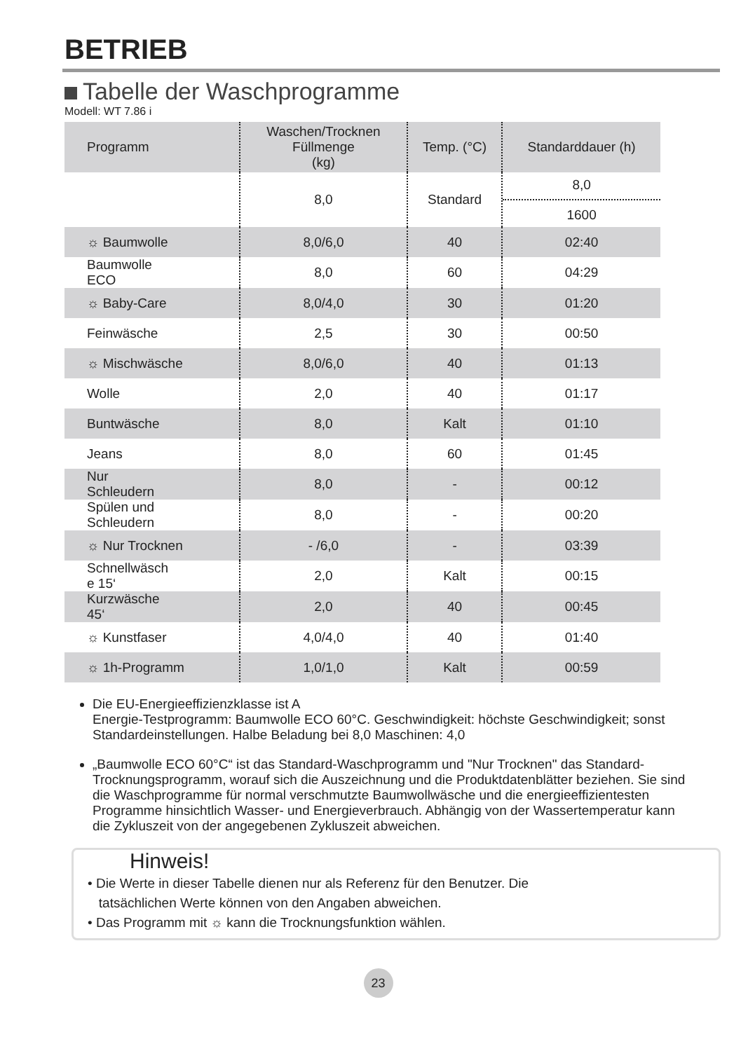BETRIEB
Tabelle der Waschprogramme
Modell: WT 7.86 i
| Programm | Waschen/Trocknen Füllmenge (kg) | Temp. (°C) | Standarddauer (h) |
| --- | --- | --- | --- |
| | 8,0 | Standard | 8,0 1600 |
| ☼ Baumwolle | 8,0/6,0 | 40 | 02:40 |
| Baumwolle ECO | 8,0 | 60 | 04:29 |
| ☼ Baby-Care | 8,0/4,0 | 30 | 01:20 |
| Feinwäsche | 2,5 | 30 | 00:50 |
| ☼ Mischwäsche | 8,0/6,0 | 40 | 01:13 |
| Wolle | 2,0 | 40 | 01:17 |
| Buntwäsche | 8,0 | Kalt | 01:10 |
| Jeans | 8,0 | 60 | 01:45 |
| Nur Schleudern | 8,0 | - | 00:12 |
| Spülen und Schleudern | 8,0 | - | 00:20 |
| ☼ Nur Trocknen | - /6,0 | - | 03:39 |
| Schnellwäsch e 15‘ | 2,0 | Kalt | 00:15 |
| Kurzwäsche 45‘ | 2,0 | 40 | 00:45 |
| ☼ Kunstfaser | 4,0/4,0 | 40 | 01:40 |
| ☼ 1h-Programm | 1,0/1,0 | Kalt | 00:59 |
Die EU-Energieeffizienzklasse ist A
Energie-Testprogramm: Baumwolle ECO 60°C. Geschwindigkeit: höchste Geschwindigkeit; sonst Standardeinstellungen. Halbe Beladung bei 8,0 Maschinen: 4,0
„Baumwolle ECO 60°C“ ist das Standard-Waschprogramm und "Nur Trocknen" das Standard-Trocknungsprogramm, worauf sich die Auszeichnung und die Produktdatenblätter beziehen. Sie sind die Waschprogramme für normal verschmutzte Baumwollwäsche und die energieeffizientesten Programme hinsichtlich Wasser- und Energieverbrauch. Abhängig von der Wassertemperatur kann die Zykluszeit von der angegebenen Zykluszeit abweichen.
Hinweis!
• Die Werte in dieser Tabelle dienen nur als Referenz für den Benutzer. Die
tatsächlichen Werte können von den Angaben abweichen.
• Das Programm mit ☼ kann die Trocknungsfunktion wählen.
23